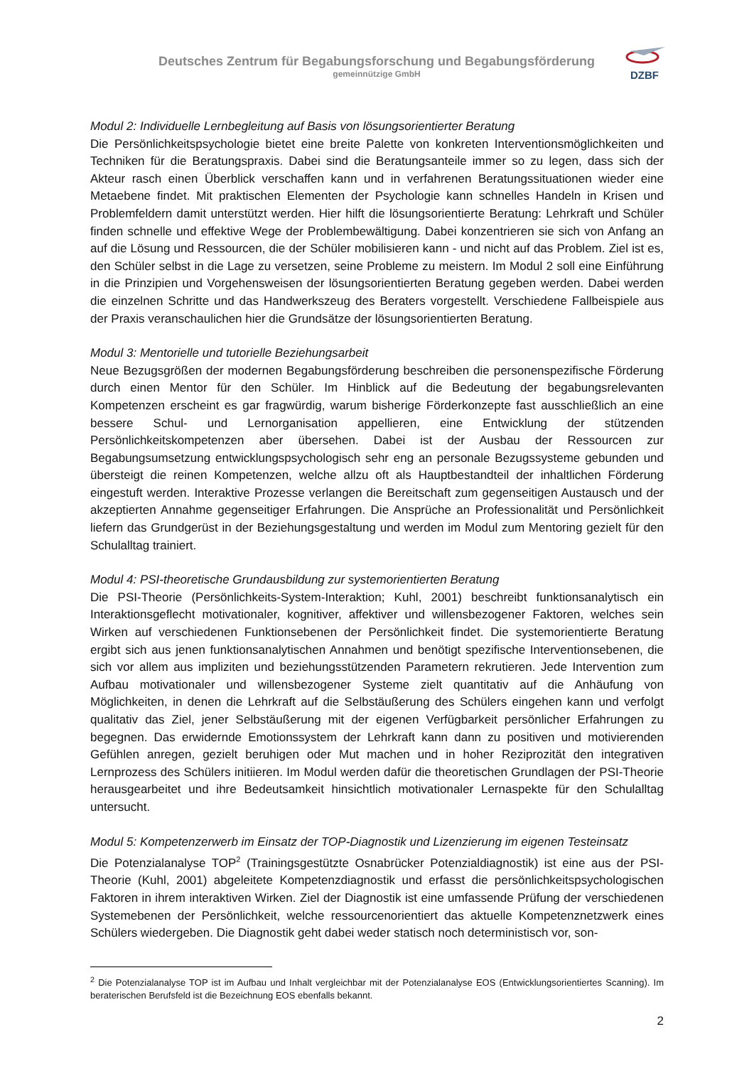Deutsches Zentrum für Begabungsforschung und Begabungsförderung
gemeinnützige GmbH
DZBF
Modul 2: Individuelle Lernbegleitung auf Basis von lösungsorientierter Beratung
Die Persönlichkeitspsychologie bietet eine breite Palette von konkreten Interventionsmöglichkeiten und Techniken für die Beratungspraxis. Dabei sind die Beratungsanteile immer so zu legen, dass sich der Akteur rasch einen Überblick verschaffen kann und in verfahrenen Beratungssituationen wieder eine Metaebene findet. Mit praktischen Elementen der Psychologie kann schnelles Handeln in Krisen und Problemfeldern damit unterstützt werden. Hier hilft die lösungsorientierte Beratung: Lehrkraft und Schüler finden schnelle und effektive Wege der Problembewältigung. Dabei konzentrieren sie sich von Anfang an auf die Lösung und Ressourcen, die der Schüler mobilisieren kann - und nicht auf das Problem. Ziel ist es, den Schüler selbst in die Lage zu versetzen, seine Probleme zu meistern. Im Modul 2 soll eine Einführung in die Prinzipien und Vorgehensweisen der lösungsorientierten Beratung gegeben werden. Dabei werden die einzelnen Schritte und das Handwerkszeug des Beraters vorgestellt. Verschiedene Fallbeispiele aus der Praxis veranschaulichen hier die Grundsätze der lösungsorientierten Beratung.
Modul 3: Mentorielle und tutorielle Beziehungsarbeit
Neue Bezugsgrößen der modernen Begabungsförderung beschreiben die personenspezifische Förderung durch einen Mentor für den Schüler. Im Hinblick auf die Bedeutung der begabungsrelevanten Kompetenzen erscheint es gar fragwürdig, warum bisherige Förderkonzepte fast ausschließlich an eine bessere Schul- und Lernorganisation appellieren, eine Entwicklung der stützenden Persönlichkeitskompetenzen aber übersehen. Dabei ist der Ausbau der Ressourcen zur Begabungsumsetzung entwicklungspsychologisch sehr eng an personale Bezugssysteme gebunden und übersteigt die reinen Kompetenzen, welche allzu oft als Hauptbestandteil der inhaltlichen Förderung eingestuft werden. Interaktive Prozesse verlangen die Bereitschaft zum gegenseitigen Austausch und der akzeptierten Annahme gegenseitiger Erfahrungen. Die Ansprüche an Professionalität und Persönlichkeit liefern das Grundgerüst in der Beziehungsgestaltung und werden im Modul zum Mentoring gezielt für den Schulalltag trainiert.
Modul 4: PSI-theoretische Grundausbildung zur systemorientierten Beratung
Die PSI-Theorie (Persönlichkeits-System-Interaktion; Kuhl, 2001) beschreibt funktionsanalytisch ein Interaktionsgeflecht motivationaler, kognitiver, affektiver und willensbezogener Faktoren, welches sein Wirken auf verschiedenen Funktionsebenen der Persönlichkeit findet. Die systemorientierte Beratung ergibt sich aus jenen funktionsanalytischen Annahmen und benötigt spezifische Interventionsebenen, die sich vor allem aus impliziten und beziehungsstützenden Parametern rekrutieren. Jede Intervention zum Aufbau motivationaler und willensbezogener Systeme zielt quantitativ auf die Anhäufung von Möglichkeiten, in denen die Lehrkraft auf die Selbstäußerung des Schülers eingehen kann und verfolgt qualitativ das Ziel, jener Selbstäußerung mit der eigenen Verfügbarkeit persönlicher Erfahrungen zu begegnen. Das erwidernde Emotionssystem der Lehrkraft kann dann zu positiven und motivierenden Gefühlen anregen, gezielt beruhigen oder Mut machen und in hoher Reziprozität den integrativen Lernprozess des Schülers initiieren. Im Modul werden dafür die theoretischen Grundlagen der PSI-Theorie herausgearbeitet und ihre Bedeutsamkeit hinsichtlich motivationaler Lernaspekte für den Schulalltag untersucht.
Modul 5: Kompetenzerwerb im Einsatz der TOP-Diagnostik und Lizenzierung im eigenen Testeinsatz
Die Potenzialanalyse TOP<sup>2</sup> (Trainingsgestützte Osnabrücker Potenzialdiagnostik) ist eine aus der PSI-Theorie (Kuhl, 2001) abgeleitete Kompetenzdiagnostik und erfasst die persönlichkeitspsychologischen Faktoren in ihrem interaktiven Wirken. Ziel der Diagnostik ist eine umfassende Prüfung der verschiedenen Systemebenen der Persönlichkeit, welche ressourcenorientiert das aktuelle Kompetenznetzwerk eines Schülers wiedergeben. Die Diagnostik geht dabei weder statisch noch deterministisch vor, son-
<sup>2</sup> Die Potenzialanalyse TOP ist im Aufbau und Inhalt vergleichbar mit der Potenzialanalyse EOS (Entwicklungsorientiertes Scanning). Im beraterischen Berufsfeld ist die Bezeichnung EOS ebenfalls bekannt.
2